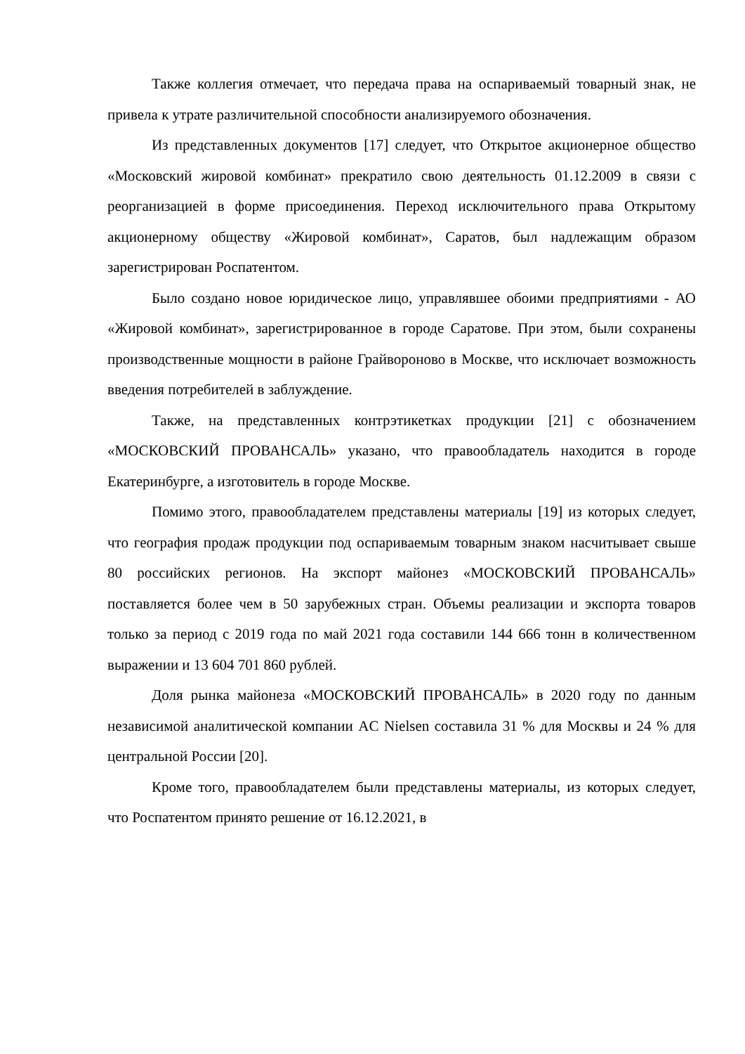Также коллегия отмечает, что передача права на оспариваемый товарный знак, не привела к утрате различительной способности анализируемого обозначения.
Из представленных документов [17] следует, что Открытое акционерное общество «Московский жировой комбинат» прекратило свою деятельность 01.12.2009 в связи с реорганизацией в форме присоединения. Переход исключительного права Открытому акционерному обществу «Жировой комбинат», Саратов, был надлежащим образом зарегистрирован Роспатентом.
Было создано новое юридическое лицо, управлявшее обоими предприятиями - АО «Жировой комбинат», зарегистрированное в городе Саратове. При этом, были сохранены производственные мощности в районе Грайвороново в Москве, что исключает возможность введения потребителей в заблуждение.
Также, на представленных контрэтикетках продукции [21] с обозначением «МОСКОВСКИЙ ПРОВАНСАЛЬ» указано, что правообладатель находится в городе Екатеринбурге, а изготовитель в городе Москве.
Помимо этого, правообладателем представлены материалы [19] из которых следует, что география продаж продукции под оспариваемым товарным знаком насчитывает свыше 80 российских регионов. На экспорт майонез «МОСКОВСКИЙ ПРОВАНСАЛЬ» поставляется более чем в 50 зарубежных стран. Объемы реализации и экспорта товаров только за период с 2019 года по май 2021 года составили 144 666 тонн в количественном выражении и 13 604 701 860 рублей.
Доля рынка майонеза «МОСКОВСКИЙ ПРОВАНСАЛЬ» в 2020 году по данным независимой аналитической компании AC Nielsen составила 31 % для Москвы и 24 % для центральной России [20].
Кроме того, правообладателем были представлены материалы, из которых следует, что Роспатентом принято решение от 16.12.2021, в